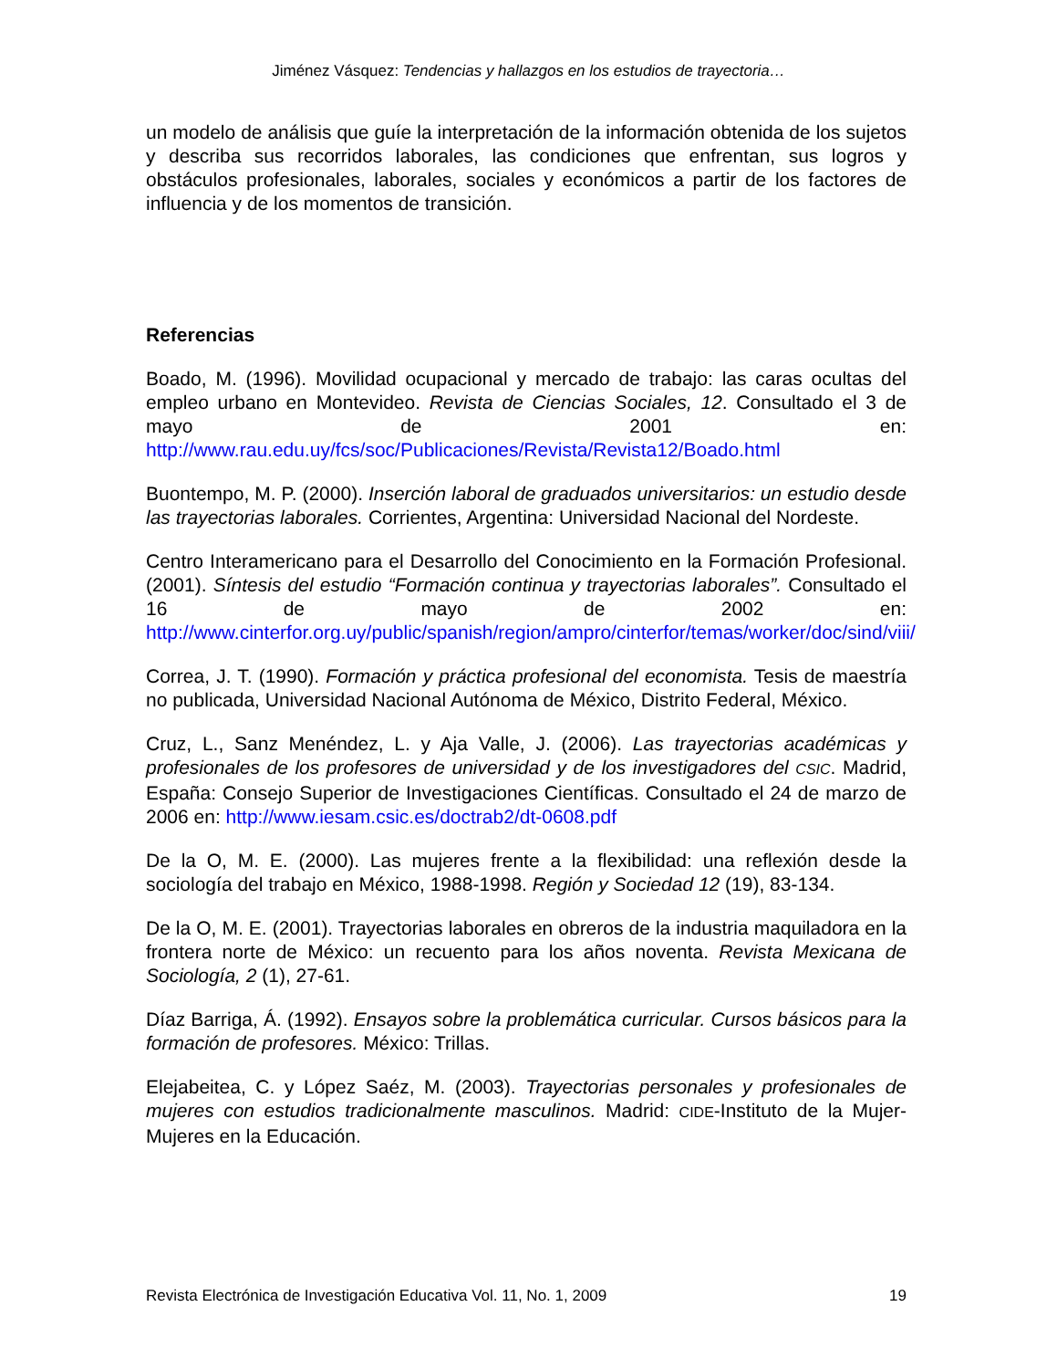Jiménez Vásquez: Tendencias y hallazgos en los estudios de trayectoria…
un modelo de análisis que guíe la interpretación de la información obtenida de los sujetos y describa sus recorridos laborales, las condiciones que enfrentan, sus logros y obstáculos profesionales, laborales, sociales y económicos a partir de los factores de influencia y de los momentos de transición.
Referencias
Boado, M. (1996). Movilidad ocupacional y mercado de trabajo: las caras ocultas del empleo urbano en Montevideo. Revista de Ciencias Sociales, 12. Consultado el 3 de mayo de 2001 en: http://www.rau.edu.uy/fcs/soc/Publicaciones/Revista/Revista12/Boado.html
Buontempo, M. P. (2000). Inserción laboral de graduados universitarios: un estudio desde las trayectorias laborales. Corrientes, Argentina: Universidad Nacional del Nordeste.
Centro Interamericano para el Desarrollo del Conocimiento en la Formación Profesional. (2001). Síntesis del estudio “Formación continua y trayectorias laborales”. Consultado el 16 de mayo de 2002 en: http://www.cinterfor.org.uy/public/spanish/region/ampro/cinterfor/temas/worker/doc/sind/viii/
Correa, J. T. (1990). Formación y práctica profesional del economista. Tesis de maestría no publicada, Universidad Nacional Autónoma de México, Distrito Federal, México.
Cruz, L., Sanz Menéndez, L. y Aja Valle, J. (2006). Las trayectorias académicas y profesionales de los profesores de universidad y de los investigadores del CSIC. Madrid, España: Consejo Superior de Investigaciones Científicas. Consultado el 24 de marzo de 2006 en: http://www.iesam.csic.es/doctrab2/dt-0608.pdf
De la O, M. E. (2000). Las mujeres frente a la flexibilidad: una reflexión desde la sociología del trabajo en México, 1988-1998. Región y Sociedad 12 (19), 83-134.
De la O, M. E. (2001). Trayectorias laborales en obreros de la industria maquiladora en la frontera norte de México: un recuento para los años noventa. Revista Mexicana de Sociología, 2 (1), 27-61.
Díaz Barriga, Á. (1992). Ensayos sobre la problemática curricular. Cursos básicos para la formación de profesores. México: Trillas.
Elejabeitea, C. y López Saéz, M. (2003). Trayectorias personales y profesionales de mujeres con estudios tradicionalmente masculinos. Madrid: CIDE-Instituto de la Mujer-Mujeres en la Educación.
Revista Electrónica de Investigación Educativa Vol. 11, No. 1, 2009 19